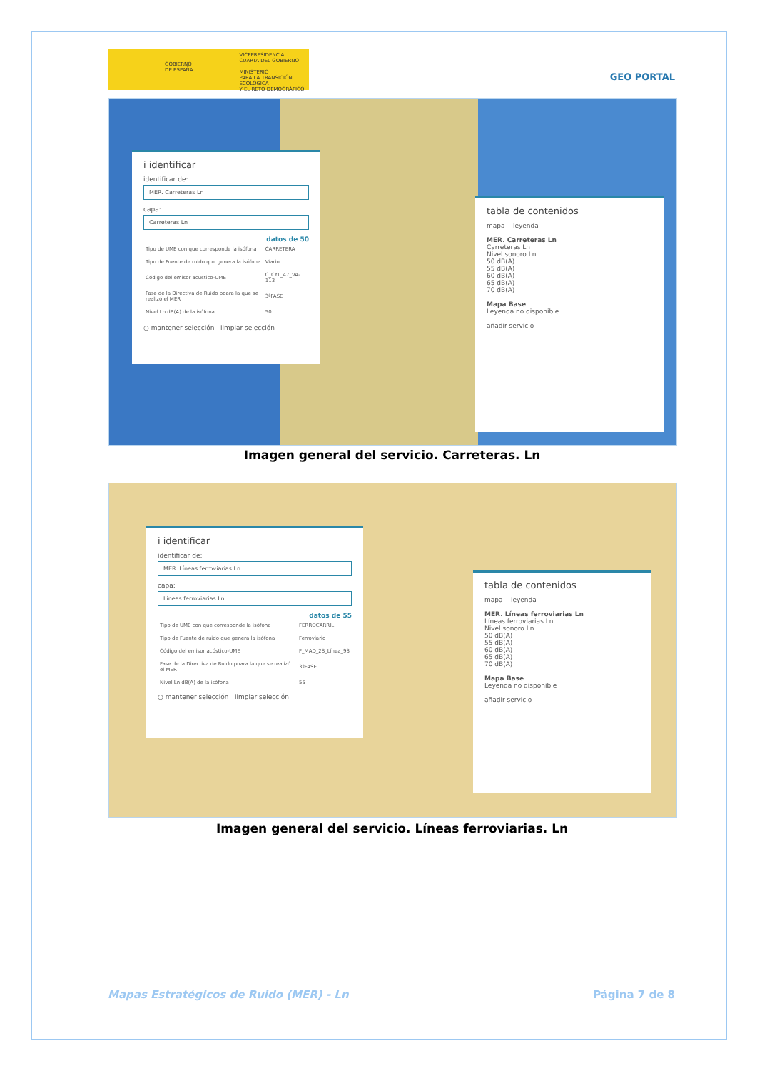GOBIERNO
DE ESPAÑA
VICEPRESIDENCIA
CUARTA DEL GOBIERNO
MINISTERIO
PARA LA TRANSICIÓN ECOLÓGICA
Y EL RETO DEMOGRÁFICO
GEO PORTAL
i identificar
identificar de:
MER. Carreteras Ln
capa:
Carreteras Ln
datos de 50
| Tipo de UME con que corresponde la isófona | CARRETERA |
| Tipo de Fuente de ruido que genera la isófona | Viario |
| Código del emisor acústico-UME | C_CYL_47_VA-113 |
| Fase de la Directiva de Ruido poara la que se realizó el MER | 3ªFASE |
| Nivel Ln dB(A) de la isófona | 50 |
○ mantener selección limpiar selección
tabla de contenidos
mapa leyenda
MER. Carreteras Ln
Carreteras Ln
Nivel sonoro Ln
50 dB(A)
55 dB(A)
60 dB(A)
65 dB(A)
70 dB(A)
Mapa Base
Leyenda no disponible
añadir servicio
Imagen general del servicio. Carreteras. Ln
i identificar
identificar de:
MER. Líneas ferroviarias Ln
capa:
Líneas ferroviarias Ln
datos de 55
| Tipo de UME con que corresponde la isófona | FERROCARRIL |
| Tipo de Fuente de ruido que genera la isófona | Ferroviario |
| Código del emisor acústico-UME | F_MAD_28_Línea_98 |
| Fase de la Directiva de Ruido poara la que se realizó el MER | 3ªFASE |
| Nivel Ln dB(A) de la isófona | 55 |
○ mantener selección limpiar selección
tabla de contenidos
mapa leyenda
MER. Líneas ferroviarias Ln
Líneas ferroviarias Ln
Nivel sonoro Ln
50 dB(A)
55 dB(A)
60 dB(A)
65 dB(A)
70 dB(A)
Mapa Base
Leyenda no disponible
añadir servicio
Imagen general del servicio. Líneas ferroviarias. Ln
Mapas Estratégicos de Ruido (MER) - Ln Página 7 de 8